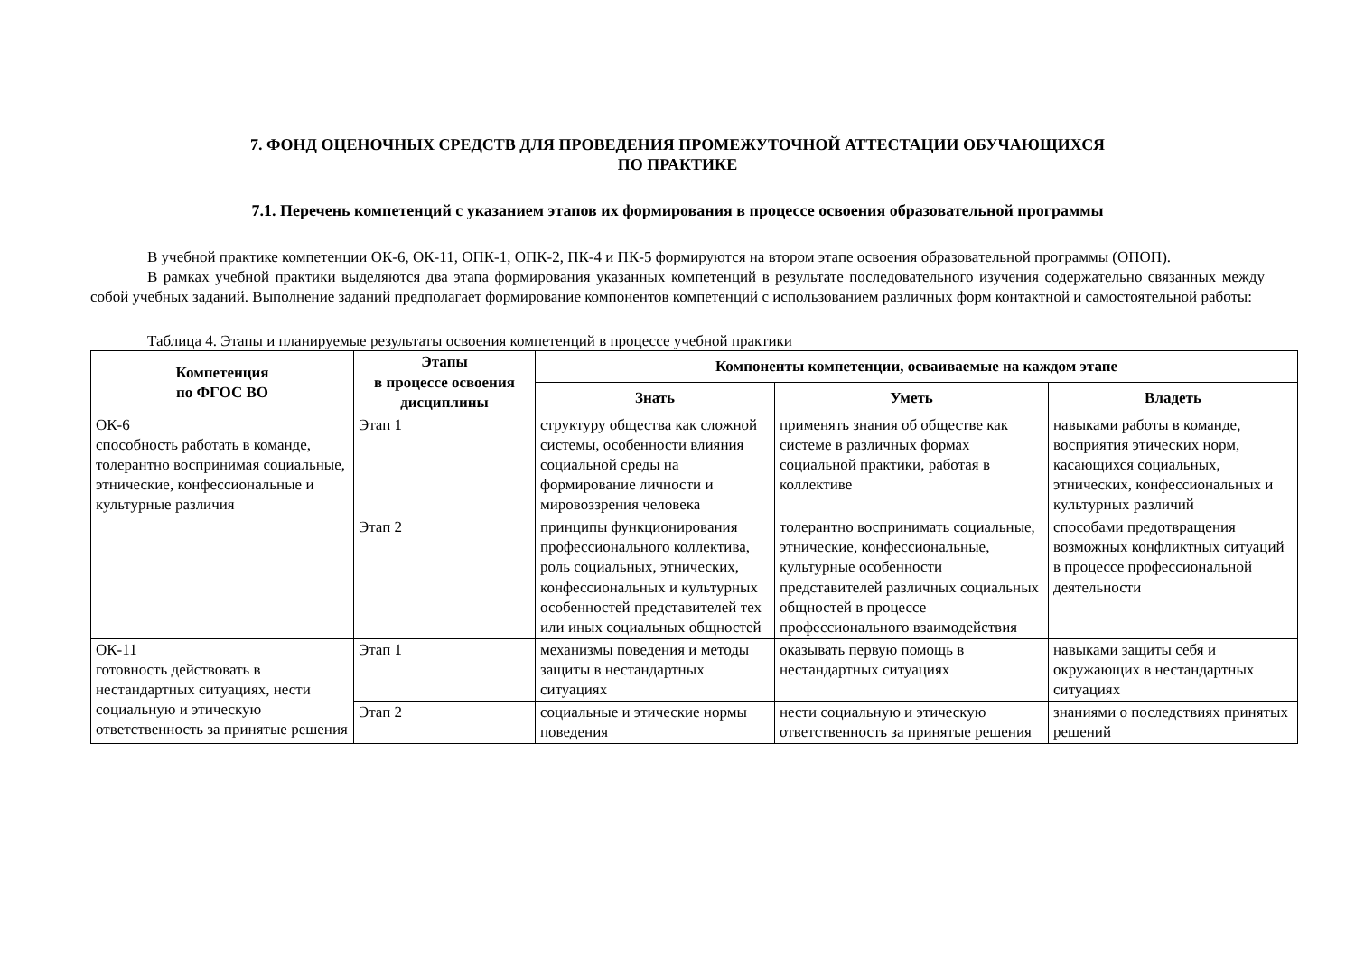7. ФОНД ОЦЕНОЧНЫХ СРЕДСТВ ДЛЯ ПРОВЕДЕНИЯ ПРОМЕЖУТОЧНОЙ АТТЕСТАЦИИ ОБУЧАЮЩИХСЯ
ПО ПРАКТИКЕ
7.1. Перечень компетенций с указанием этапов их формирования в процессе освоения образовательной программы
В учебной практике компетенции ОК-6, ОК-11, ОПК-1, ОПК-2, ПК-4 и ПК-5 формируются на втором этапе освоения образовательной программы (ОПОП).
В рамках учебной практики выделяются два этапа формирования указанных компетенций в результате последовательного изучения содержательно связанных между собой учебных заданий. Выполнение заданий предполагает формирование компонентов компетенций с использованием различных форм контактной и самостоятельной работы:
Таблица 4. Этапы и планируемые результаты освоения компетенций в процессе учебной практики
| Компетенция по ФГОС ВО | Этапы в процессе освоения дисциплины | Компоненты компетенции, осваиваемые на каждом этапе | | |
| --- | --- | --- | --- | --- |
| | | Знать | Уметь | Владеть |
| ОК-6 способность работать в команде, толерантно воспринимая социальные, этнические, конфессиональные и культурные различия | Этап 1 | структуру общества как сложной системы, особенности влияния социальной среды на формирование личности и мировоззрения человека | применять знания об обществе как системе в различных формах социальной практики, работая в коллективе | навыками работы в команде, восприятия этических норм, касающихся социальных, этнических, конфессиональных и культурных различий |
| | Этап 2 | принципы функционирования профессионального коллектива, роль социальных, этнических, конфессиональных и культурных особенностей представителей тех или иных социальных общностей | толерантно воспринимать социальные, этнические, конфессиональные, культурные особенности представителей различных социальных общностей в процессе профессионального взаимодействия | способами предотвращения возможных конфликтных ситуаций в процессе профессиональной деятельности |
| ОК-11 готовность действовать в нестандартных ситуациях, нести социальную и этическую ответственность за принятые решения | Этап 1 | механизмы поведения и методы защиты в нестандартных ситуациях | оказывать первую помощь в нестандартных ситуациях | навыками защиты себя и окружающих в нестандартных ситуациях |
| | Этап 2 | социальные и этические нормы поведения | нести социальную и этическую ответственность за принятые решения | знаниями о последствиях принятых решений |